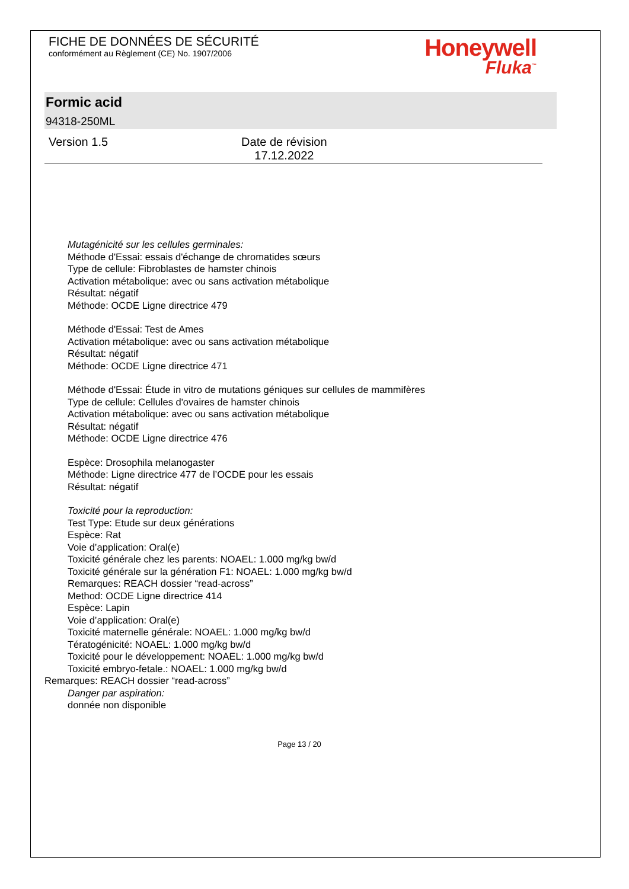FICHE DE DONNÉES DE SÉCURITÉ
conformément au Règlement (CE) No. 1907/2006
Honeywell
Fluka<sup>™</sup>
Formic acid
94318-250ML
Version 1.5 Date de révision
17.12.2022
Mutagénicité sur les cellules germinales:
Méthode d'Essai: essais d'échange de chromatides sœurs
Type de cellule: Fibroblastes de hamster chinois
Activation métabolique: avec ou sans activation métabolique
Résultat: négatif
Méthode: OCDE Ligne directrice 479
Méthode d'Essai: Test de Ames
Activation métabolique: avec ou sans activation métabolique
Résultat: négatif
Méthode: OCDE Ligne directrice 471
Méthode d'Essai: Étude in vitro de mutations géniques sur cellules de mammifères
Type de cellule: Cellules d'ovaires de hamster chinois
Activation métabolique: avec ou sans activation métabolique
Résultat: négatif
Méthode: OCDE Ligne directrice 476
Espèce: Drosophila melanogaster
Méthode: Ligne directrice 477 de l’OCDE pour les essais
Résultat: négatif
Toxicité pour la reproduction:
Test Type: Etude sur deux générations
Espèce: Rat
Voie d’application: Oral(e)
Toxicité générale chez les parents: NOAEL: 1.000 mg/kg bw/d
Toxicité générale sur la génération F1: NOAEL: 1.000 mg/kg bw/d
Remarques: REACH dossier “read-across”
Method: OCDE Ligne directrice 414
Espèce: Lapin
Voie d’application: Oral(e)
Toxicité maternelle générale: NOAEL: 1.000 mg/kg bw/d
Tératogénicité: NOAEL: 1.000 mg/kg bw/d
Toxicité pour le développement: NOAEL: 1.000 mg/kg bw/d
Toxicité embryo-fetale.: NOAEL: 1.000 mg/kg bw/d
Remarques: REACH dossier “read-across”
Danger par aspiration:
donnée non disponible
Page 13 / 20